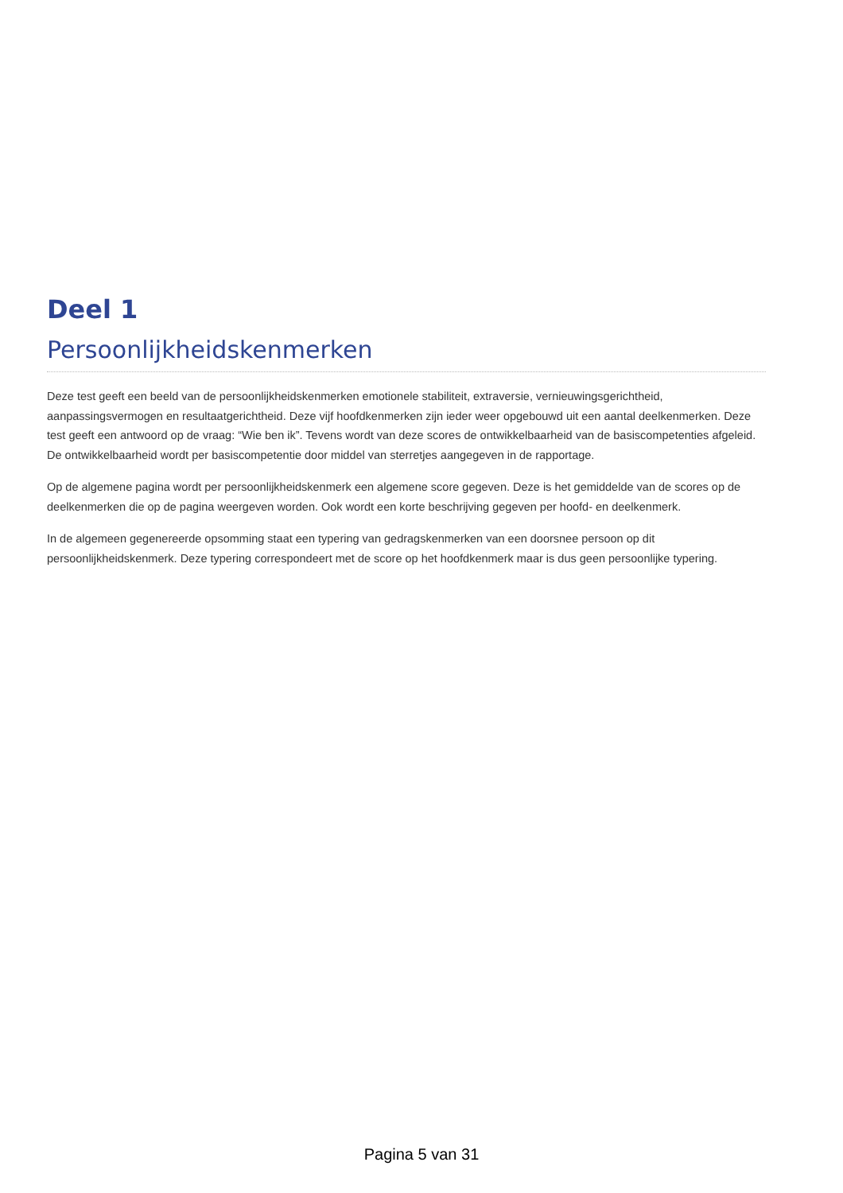Deel 1
Persoonlijkheidskenmerken
Deze test geeft een beeld van de persoonlijkheidskenmerken emotionele stabiliteit, extraversie, vernieuwingsgerichtheid, aanpassingsvermogen en resultaatgerichtheid. Deze vijf hoofdkenmerken zijn ieder weer opgebouwd uit een aantal deelkenmerken. Deze test geeft een antwoord op de vraag: “Wie ben ik”. Tevens wordt van deze scores de ontwikkelbaarheid van de basiscompetenties afgeleid. De ontwikkelbaarheid wordt per basiscompetentie door middel van sterretjes aangegeven in de rapportage.
Op de algemene pagina wordt per persoonlijkheidskenmerk een algemene score gegeven. Deze is het gemiddelde van de scores op de deelkenmerken die op de pagina weergeven worden. Ook wordt een korte beschrijving gegeven per hoofd- en deelkenmerk.
In de algemeen gegenereerde opsomming staat een typering van gedragskenmerken van een doorsnee persoon op dit persoonlijkheidskenmerk. Deze typering correspondeert met de score op het hoofdkenmerk maar is dus geen persoonlijke typering.
Pagina 5 van 31